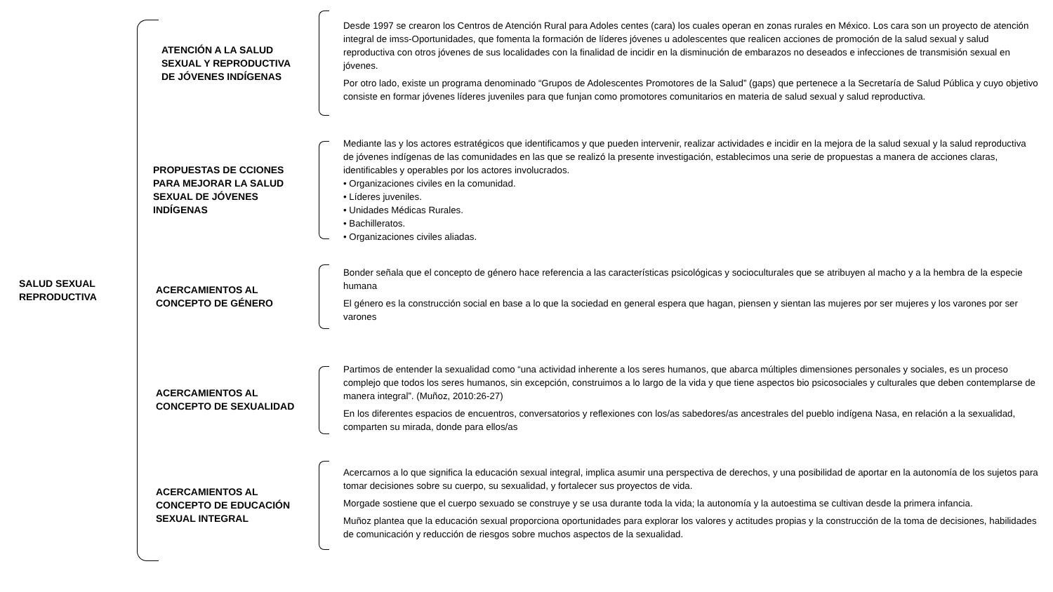SALUD SEXUAL
REPRODUCTIVA
ATENCIÓN A LA SALUD SEXUAL Y REPRODUCTIVA DE JÓVENES INDÍGENAS
Desde 1997 se crearon los Centros de Atención Rural para Adoles centes (cara) los cuales operan en zonas rurales en México. Los cara son un proyecto de atención integral de imss-Oportunidades, que fomenta la formación de líderes jóvenes u adolescentes que realicen acciones de promoción de la salud sexual y salud reproductiva con otros jóvenes de sus localidades con la finalidad de incidir en la disminución de embarazos no deseados e infecciones de transmisión sexual en jóvenes.
Por otro lado, existe un programa denominado “Grupos de Adolescentes Promotores de la Salud” (gaps) que pertenece a la Secretaría de Salud Pública y cuyo objetivo consiste en formar jóvenes líderes juveniles para que funjan como promotores comunitarios en materia de salud sexual y salud reproductiva.
PROPUESTAS DE CCIONES PARA MEJORAR LA SALUD SEXUAL DE JÓVENES INDÍGENAS
Mediante las y los actores estratégicos que identificamos y que pueden intervenir, realizar actividades e incidir en la mejora de la salud sexual y la salud reproductiva de jóvenes indígenas de las comunidades en las que se realizó la presente investigación, establecimos una serie de propuestas a manera de acciones claras, identificables y operables por los actores involucrados.
• Organizaciones civiles en la comunidad.
• Líderes juveniles.
• Unidades Médicas Rurales.
• Bachilleratos.
• Organizaciones civiles aliadas.
ACERCAMIENTOS AL CONCEPTO DE GÉNERO
Bonder señala que el concepto de género hace referencia a las características psicológicas y socioculturales que se atribuyen al macho y a la hembra de la especie humana
El género es la construcción social en base a lo que la sociedad en general espera que hagan, piensen y sientan las mujeres por ser mujeres y los varones por ser varones
ACERCAMIENTOS AL CONCEPTO DE SEXUALIDAD
Partimos de entender la sexualidad como “una actividad inherente a los seres humanos, que abarca múltiples dimensiones personales y sociales, es un proceso complejo que todos los seres humanos, sin excepción, construimos a lo largo de la vida y que tiene aspectos bio psicosociales y culturales que deben contemplarse de manera integral”. (Muñoz, 2010:26-27)
En los diferentes espacios de encuentros, conversatorios y reflexiones con los/as sabedores/as ancestrales del pueblo indígena Nasa, en relación a la sexualidad, comparten su mirada, donde para ellos/as
ACERCAMIENTOS AL CONCEPTO DE EDUCACIÓN SEXUAL INTEGRAL
Acercarnos a lo que significa la educación sexual integral, implica asumir una perspectiva de derechos, y una posibilidad de aportar en la autonomía de los sujetos para tomar decisiones sobre su cuerpo, su sexualidad, y fortalecer sus proyectos de vida.
Morgade sostiene que el cuerpo sexuado se construye y se usa durante toda la vida; la autonomía y la autoestima se cultivan desde la primera infancia.
Muñoz plantea que la educación sexual proporciona oportunidades para explorar los valores y actitudes propias y la construcción de la toma de decisiones, habilidades de comunicación y reducción de riesgos sobre muchos aspectos de la sexualidad.